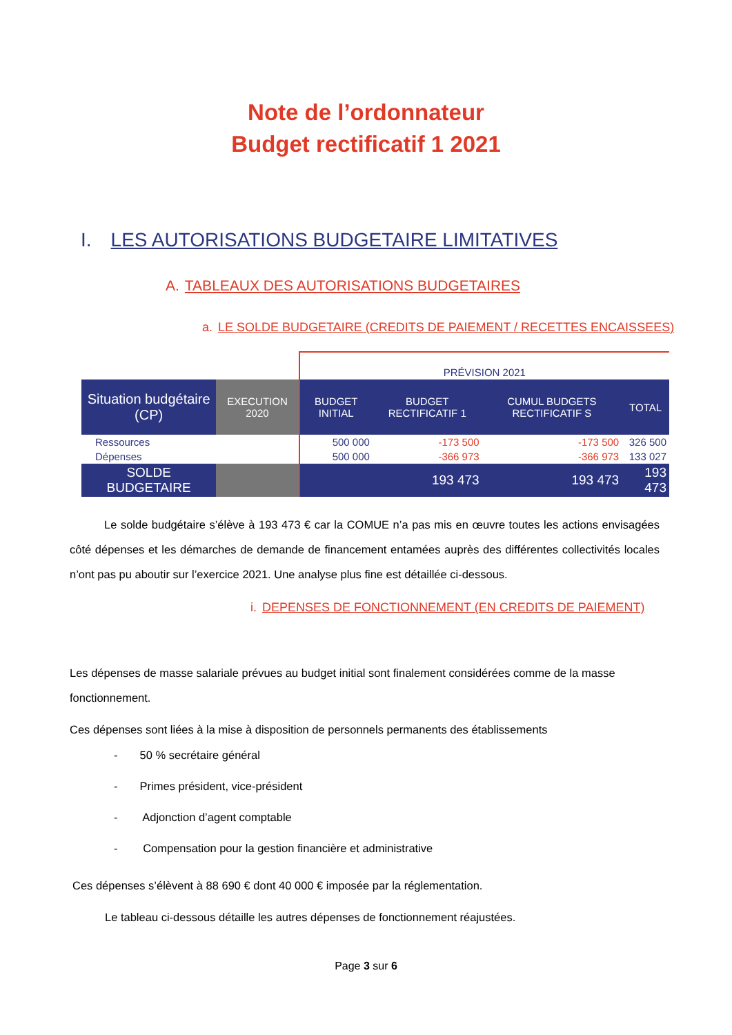Note de l’ordonnateur
Budget rectificatif 1 2021
I. LES AUTORISATIONS BUDGETAIRE LIMITATIVES
A. TABLEAUX DES AUTORISATIONS BUDGETAIRES
a. LE SOLDE BUDGETAIRE (CREDITS DE PAIEMENT / RECETTES ENCAISSEES)
| | | PRÉVISION 2021 | | | |
| --- | --- | --- | --- | --- | --- |
| Situation budgétaire (CP) | EXECUTION 2020 | BUDGET INITIAL | BUDGET RECTIFICATIF 1 | CUMUL BUDGETS RECTIFICATIF S | TOTAL |
| Ressources | | 500 000 | -173 500 | -173 500 | 326 500 |
| Dépenses | | 500 000 | -366 973 | -366 973 | 133 027 |
| SOLDE BUDGETAIRE | | | 193 473 | 193 473 | 193 473 |
Le solde budgétaire s’élève à 193 473 € car la COMUE n’a pas mis en œuvre toutes les actions envisagées côté dépenses et les démarches de demande de financement entamées auprès des différentes collectivités locales n’ont pas pu aboutir sur l’exercice 2021. Une analyse plus fine est détaillée ci-dessous.
i. DEPENSES DE FONCTIONNEMENT (EN CREDITS DE PAIEMENT)
Les dépenses de masse salariale prévues au budget initial sont finalement considérées comme de la masse fonctionnement.
Ces dépenses sont liées à la mise à disposition de personnels permanents des établissements
- 50 % secrétaire général
- Primes président, vice-président
- Adjonction d’agent comptable
- Compensation pour la gestion financière et administrative
Ces dépenses s’élèvent à 88 690 € dont 40 000 € imposée par la réglementation.
Le tableau ci-dessous détaille les autres dépenses de fonctionnement réajustées.
Page 3 sur 6